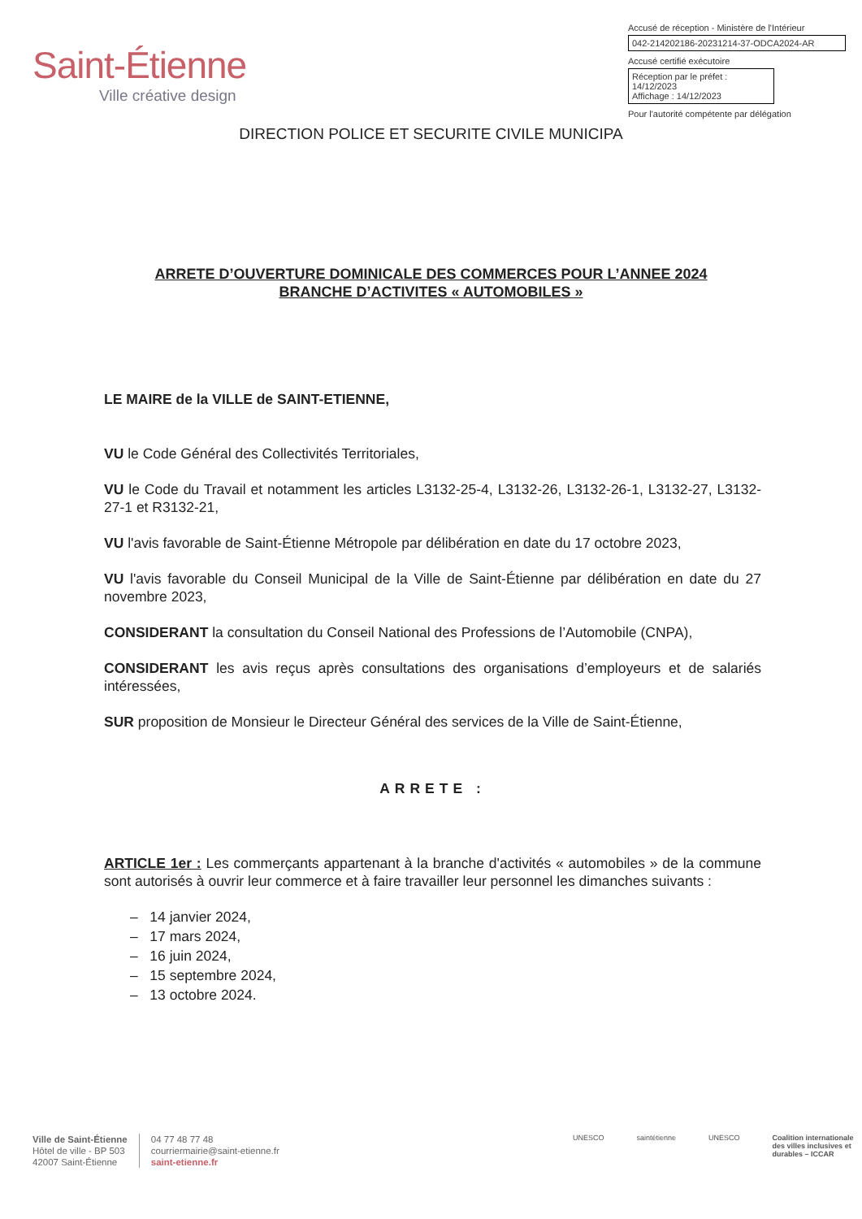Saint-Étienne
Ville créative design
Accusé de réception - Ministère de l'Intérieur
042-214202186-20231214-37-ODCA2024-AR
Accusé certifié exécutoire
Réception par le préfet : 14/12/2023
Affichage : 14/12/2023
Pour l'autorité compétente par délégation
DIRECTION POLICE ET SECURITE CIVILE MUNICIPA
ARRETE D’OUVERTURE DOMINICALE DES COMMERCES POUR L’ANNEE 2024
BRANCHE D’ACTIVITES « AUTOMOBILES »
LE MAIRE de la VILLE de SAINT-ETIENNE,
VU le Code Général des Collectivités Territoriales,
VU le Code du Travail et notamment les articles L3132-25-4, L3132-26, L3132-26-1, L3132-27, L3132-27-1 et R3132-21,
VU l'avis favorable de Saint-Étienne Métropole par délibération en date du 17 octobre 2023,
VU l'avis favorable du Conseil Municipal de la Ville de Saint-Étienne par délibération en date du 27 novembre 2023,
CONSIDERANT la consultation du Conseil National des Professions de l’Automobile (CNPA),
CONSIDERANT les avis reçus après consultations des organisations d’employeurs et de salariés intéressées,
SUR proposition de Monsieur le Directeur Général des services de la Ville de Saint-Étienne,
ARRETE :
ARTICLE 1er : Les commerçants appartenant à la branche d'activités « automobiles » de la commune sont autorisés à ouvrir leur commerce et à faire travailler leur personnel les dimanches suivants :
– 14 janvier 2024,
– 17 mars 2024,
– 16 juin 2024,
– 15 septembre 2024,
– 13 octobre 2024.
Ville de Saint-Étienne
Hôtel de ville - BP 503
42007 Saint-Étienne
04 77 48 77 48
courriermairie@saint-etienne.fr
saint-etienne.fr
UNESCO saintétienne UNESCO Coalition internationale
des villes inclusives et
durables – ICCAR